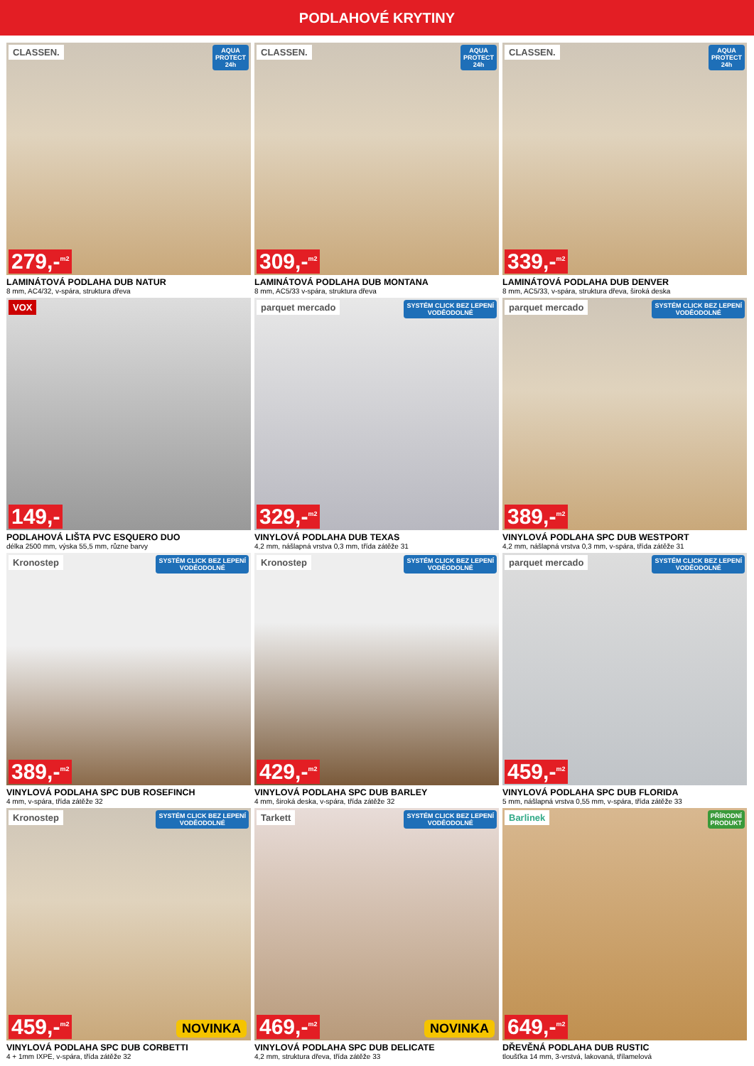PODLAHOVÉ KRYTINY
CLASSEN. AQUA
PROTECT
24h
279,-<sup>m2</sup>
LAMINÁTOVÁ PODLAHA DUB NATUR
8 mm, AC4/32, v-spára, struktura dřeva
CLASSEN. AQUA
PROTECT
24h
309,-<sup>m2</sup>
LAMINÁTOVÁ PODLAHA DUB MONTANA
8 mm, AC5/33 v-spára, struktura dřeva
CLASSEN. AQUA
PROTECT
24h
339,-<sup>m2</sup>
LAMINÁTOVÁ PODLAHA DUB DENVER
8 mm, AC5/33, v-spára, struktura dřeva, široká deska
VOX
149,-
PODLAHOVÁ LIŠTA PVC ESQUERO DUO
délka 2500 mm, výska 55,5 mm, různe barvy
parquet mercado SYSTÉM CLICK BEZ LEPENÍ
VODĚODOLNÉ
329,-<sup>m2</sup>
VINYLOVÁ PODLAHA DUB TEXAS
4,2 mm, nášlapná vrstva 0,3 mm, třída zátěže 31
parquet mercado SYSTÉM CLICK BEZ LEPENÍ
VODĚODOLNÉ
389,-<sup>m2</sup>
VINYLOVÁ PODLAHA SPC DUB WESTPORT
4,2 mm, nášlapná vrstva 0,3 mm, v-spára, třída zátěže 31
Kronostep SYSTÉM CLICK BEZ LEPENÍ
VODĚODOLNÉ
389,-<sup>m2</sup>
VINYLOVÁ PODLAHA SPC DUB ROSEFINCH
4 mm, v-spára, třída zátěže 32
Kronostep SYSTÉM CLICK BEZ LEPENÍ
VODĚODOLNÉ
429,-<sup>m2</sup>
VINYLOVÁ PODLAHA SPC DUB BARLEY
4 mm, široká deska, v-spára, třída zátěže 32
parquet mercado SYSTÉM CLICK BEZ LEPENÍ
VODĚODOLNÉ
459,-<sup>m2</sup>
VINYLOVÁ PODLAHA SPC DUB FLORIDA
5 mm, nášlapná vrstva 0,55 mm, v-spára, třída zátěže 33
Kronostep SYSTÉM CLICK BEZ LEPENÍ
VODĚODOLNÉ
459,-<sup>m2</sup> NOVINKA
VINYLOVÁ PODLAHA SPC DUB CORBETTI
4 + 1mm IXPE, v-spára, třída zátěže 32
Tarkett SYSTÉM CLICK BEZ LEPENÍ
VODĚODOLNÉ
469,-<sup>m2</sup> NOVINKA
VINYLOVÁ PODLAHA SPC DUB DELICATE
4,2 mm, struktura dřeva, třída zátěže 33
Barlinek PŘÍRODNÍ
PRODUKT
649,-<sup>m2</sup>
DŘEVĚNÁ PODLAHA DUB RUSTIC
tloušťka 14 mm, 3-vrstvá, lakovaná, třílamelová